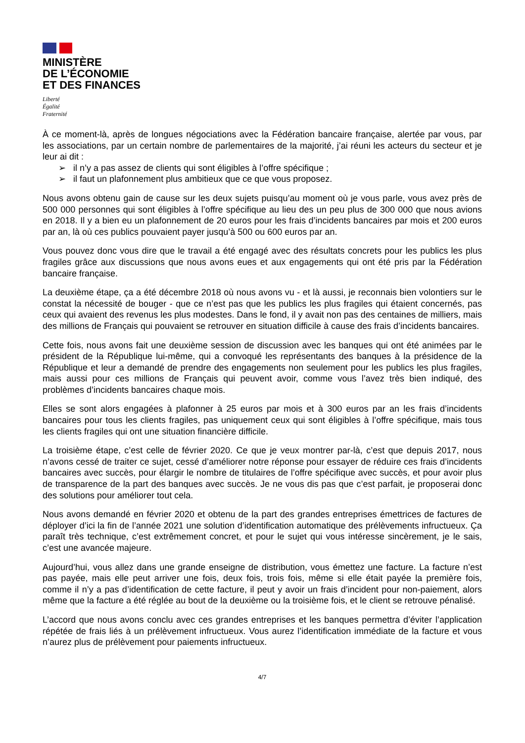MINISTÈRE
DE L’ÉCONOMIE
ET DES FINANCES
Liberté
Égalité
Fraternité
À ce moment-là, après de longues négociations avec la Fédération bancaire française, alertée par vous, par les associations, par un certain nombre de parlementaires de la majorité, j’ai réuni les acteurs du secteur et je leur ai dit :
➢ il n’y a pas assez de clients qui sont éligibles à l’offre spécifique ;
➢ il faut un plafonnement plus ambitieux que ce que vous proposez.
Nous avons obtenu gain de cause sur les deux sujets puisqu’au moment où je vous parle, vous avez près de 500 000 personnes qui sont éligibles à l’offre spécifique au lieu des un peu plus de 300 000 que nous avions en 2018. Il y a bien eu un plafonnement de 20 euros pour les frais d’incidents bancaires par mois et 200 euros par an, là où ces publics pouvaient payer jusqu’à 500 ou 600 euros par an.
Vous pouvez donc vous dire que le travail a été engagé avec des résultats concrets pour les publics les plus fragiles grâce aux discussions que nous avons eues et aux engagements qui ont été pris par la Fédération bancaire française.
La deuxième étape, ça a été décembre 2018 où nous avons vu - et là aussi, je reconnais bien volontiers sur le constat la nécessité de bouger - que ce n’est pas que les publics les plus fragiles qui étaient concernés, pas ceux qui avaient des revenus les plus modestes. Dans le fond, il y avait non pas des centaines de milliers, mais des millions de Français qui pouvaient se retrouver en situation difficile à cause des frais d’incidents bancaires.
Cette fois, nous avons fait une deuxième session de discussion avec les banques qui ont été animées par le président de la République lui-même, qui a convoqué les représentants des banques à la présidence de la République et leur a demandé de prendre des engagements non seulement pour les publics les plus fragiles, mais aussi pour ces millions de Français qui peuvent avoir, comme vous l’avez très bien indiqué, des problèmes d’incidents bancaires chaque mois.
Elles se sont alors engagées à plafonner à 25 euros par mois et à 300 euros par an les frais d’incidents bancaires pour tous les clients fragiles, pas uniquement ceux qui sont éligibles à l’offre spécifique, mais tous les clients fragiles qui ont une situation financière difficile.
La troisième étape, c’est celle de février 2020. Ce que je veux montrer par-là, c’est que depuis 2017, nous n’avons cessé de traiter ce sujet, cessé d’améliorer notre réponse pour essayer de réduire ces frais d’incidents bancaires avec succès, pour élargir le nombre de titulaires de l’offre spécifique avec succès, et pour avoir plus de transparence de la part des banques avec succès. Je ne vous dis pas que c’est parfait, je proposerai donc des solutions pour améliorer tout cela.
Nous avons demandé en février 2020 et obtenu de la part des grandes entreprises émettrices de factures de déployer d’ici la fin de l’année 2021 une solution d’identification automatique des prélèvements infructueux. Ça paraît très technique, c’est extrêmement concret, et pour le sujet qui vous intéresse sincèrement, je le sais, c’est une avancée majeure.
Aujourd’hui, vous allez dans une grande enseigne de distribution, vous émettez une facture. La facture n’est pas payée, mais elle peut arriver une fois, deux fois, trois fois, même si elle était payée la première fois, comme il n’y a pas d’identification de cette facture, il peut y avoir un frais d’incident pour non-paiement, alors même que la facture a été réglée au bout de la deuxième ou la troisième fois, et le client se retrouve pénalisé.
L’accord que nous avons conclu avec ces grandes entreprises et les banques permettra d’éviter l’application répétée de frais liés à un prélèvement infructueux. Vous aurez l’identification immédiate de la facture et vous n’aurez plus de prélèvement pour paiements infructueux.
4/7